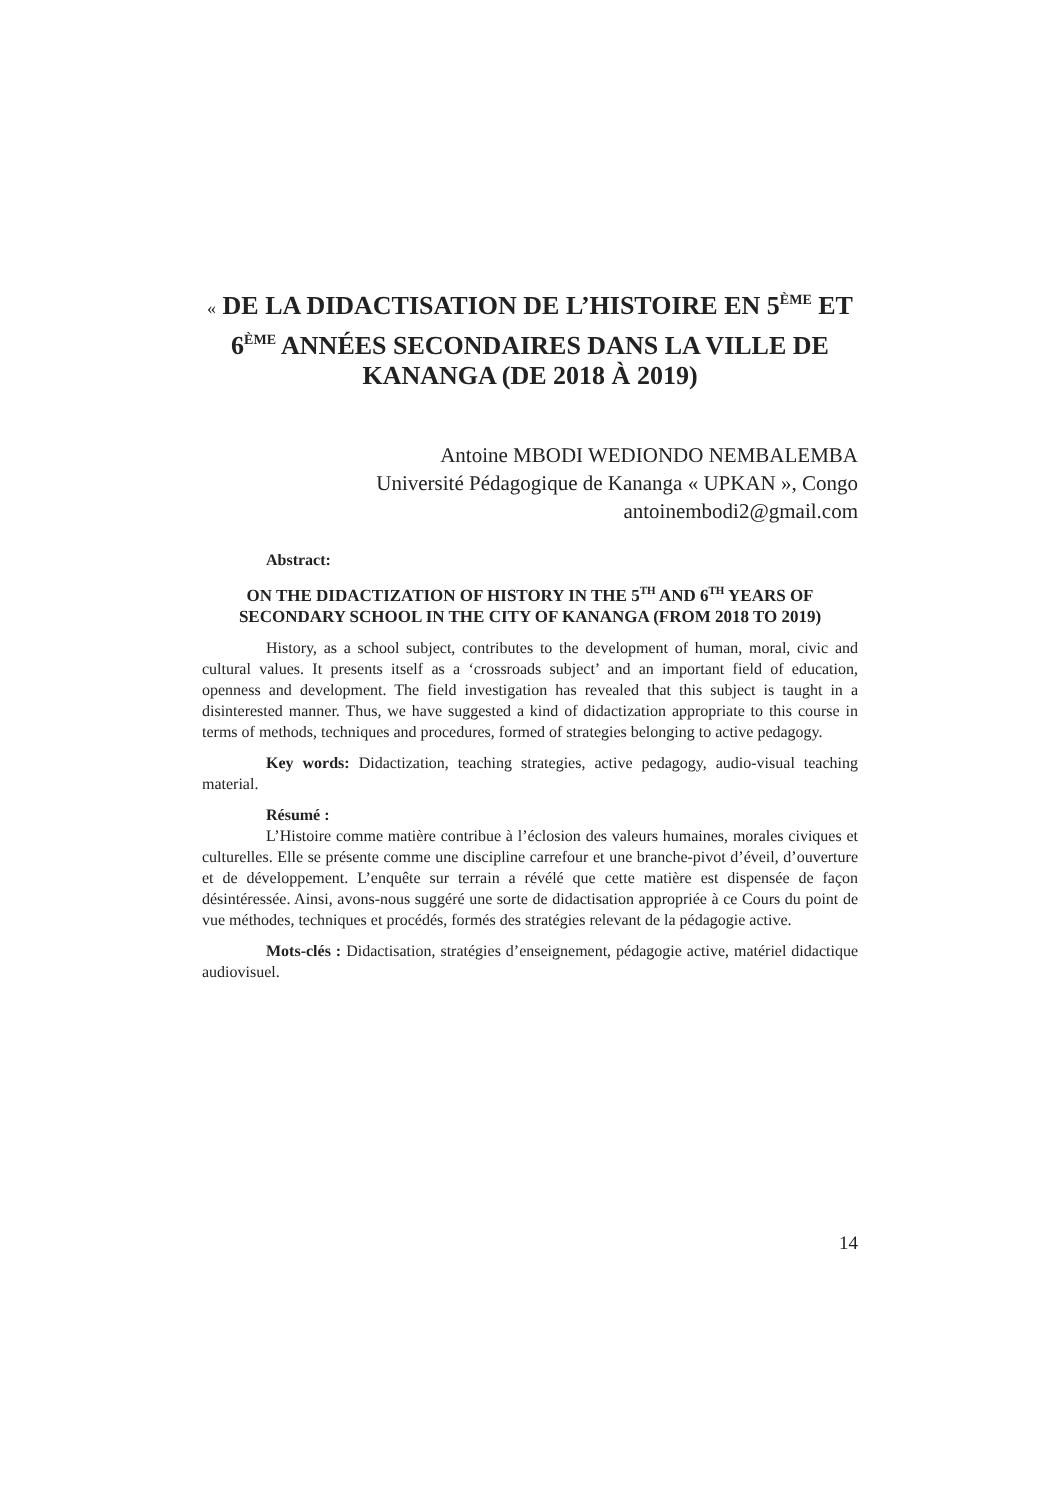« DE LA DIDACTISATION DE L’HISTOIRE EN 5<sup>ÈME</sup> ET 6<sup>ÈME</sup> ANNÉES SECONDAIRES DANS LA VILLE DE KANANGA (DE 2018 À 2019)
Antoine MBODI WEDIONDO NEMBALEMBA
Université Pédagogique de Kananga « UPKAN », Congo
antoinembodi2@gmail.com
Abstract:
ON THE DIDACTIZATION OF HISTORY IN THE 5<sup>TH</sup> AND 6<sup>TH</sup> YEARS OF SECONDARY SCHOOL IN THE CITY OF KANANGA (FROM 2018 TO 2019)
History, as a school subject, contributes to the development of human, moral, civic and cultural values. It presents itself as a ‘crossroads subject’ and an important field of education, openness and development. The field investigation has revealed that this subject is taught in a disinterested manner. Thus, we have suggested a kind of didactization appropriate to this course in terms of methods, techniques and procedures, formed of strategies belonging to active pedagogy.
Key words: Didactization, teaching strategies, active pedagogy, audio-visual teaching material.
Résumé :
L’Histoire comme matière contribue à l’éclosion des valeurs humaines, morales civiques et culturelles. Elle se présente comme une discipline carrefour et une branche-pivot d’éveil, d’ouverture et de développement. L’enquête sur terrain a révélé que cette matière est dispensée de façon désintéressée. Ainsi, avons-nous suggéré une sorte de didactisation appropriée à ce Cours du point de vue méthodes, techniques et procédés, formés des stratégies relevant de la pédagogie active.
Mots-clés : Didactisation, stratégies d’enseignement, pédagogie active, matériel didactique audiovisuel.
14